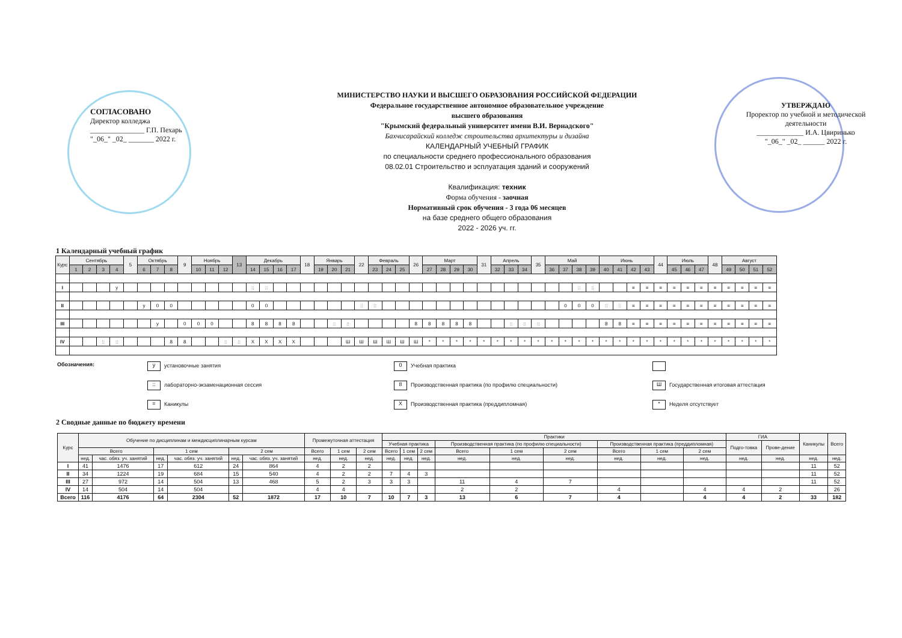СОГЛАСОВАНО
Директор колледжа
_______________ Г.П. Пехарь
"_06_" _02_ _______ 2022 г.
МИНИСТЕРСТВО НАУКИ И ВЫСШЕГО ОБРАЗОВАНИЯ РОССИЙСКОЙ ФЕДЕРАЦИИ
Федеральное государственное автономное образовательное учреждение
высшего образования
"Крымский федеральный университет имени В.И. Вернадского"
Бахчисарайский колледж строительства архитектуры и дизайна
КАЛЕНДАРНЫЙ УЧЕБНЫЙ ГРАФИК
по специальности среднего профессионального образования
08.02.01 Строительство и эсплуатация зданий и сооружений
Квалификация: техник
Форма обучения - заочная
Нормативный срок обучения - 3 года 06 месяцев
на базе среднего общего образования
2022 - 2026 уч. гг.
УТВЕРЖДАЮ
Проректор по учебной и методической деятельности
_____________ И.А. Цвиринько
"_06_" _02_ ______ 2022 г.
1 Календарный учебный график
| Курс | Сентябрь | | | | 5 | Октябрь | | | 9 | Ноябрь | | | 13 | Декабрь | | | | 18 | Январь | | | 22 | Февраль | | | 26 | Март | | | | 31 | Апрель | | | 35 | Май | | | | Июнь | | | | 44 | Июль | | | 48 | Август | | | |
| --- | --- | --- | --- | --- | --- | --- | --- | --- | --- | --- | --- | --- | --- | --- | --- | --- | --- | --- | --- | --- | --- | --- | --- | --- | --- | --- | --- | --- | --- | --- | --- | --- | --- | --- | --- | --- | --- | --- | --- | --- | --- | --- | --- | --- | --- | --- | --- | --- | --- | --- | --- | --- |
| | 1 | 2 | 3 | 4 | | 6 | 7 | 8 | | 10 | 11 | 12 | | 14 | 15 | 16 | 17 | | 19 | 20 | 21 | | 23 | 24 | 25 | | 27 | 28 | 29 | 30 | | 32 | 33 | 34 | | 36 | 37 | 38 | 39 | 40 | 41 | 42 | 43 | | 45 | 46 | 47 | | 49 | 50 | 51 | 52 |
| I | | | | у | | | | | | | | | | :: | :: | | | | | | | | | | | | | | | | | | | | | | | :: | :: | | | = | = | = | = | = | = | = | = | = | = | = |
| II | | | | | | у | 0 | 0 | | | | | | 0 | 0 | | | | | | | :: | :: | | | | | | | | | | | | | | 0 | 0 | 0 | :: | :: | = | = | = | = | = | = | = | = | = | = | = |
| III | | | | | | | у | | 0 | 0 | 0 | | | 8 | 8 | 8 | 8 | | | :: | :: | | | | | 8 | 8 | 8 | 8 | 8 | | | :: | :: | :: | | | | | 8 | 8 | = | = | = | = | = | = | = | = | = | = | = |
| IV | | | :: | :: | | | | 8 | 8 | | | :: | :: | Х | Х | Х | Х | | | | Ш | Ш | Ш | Ш | Ш | Ш | * | * | * | * | * | * | * | * | * | * | * | * | * | * | * | * | * | * | * | * | * | * | * | * | * | * |
Обозначения:
у установочные занятия
0 Учебная практика
:: лабораторно-экзаменационная сессия
8 Производственная практика (по профилю специальности)
Ш Государственная итоговая аттестация
= Каникулы
Х Производственная практика (преддипломная)
* Неделя отсутствует
2 Сводные данные по бюджету времени
| Курс | Обучение по дисциплинам и междисциплинарным курсам | | | | | | Промежуточная аттестация | | | Практики | | | | | | | | | ГИА | | Каникулы | Всего |
| --- | --- | --- | --- | --- | --- | --- | --- | --- | --- | --- | --- | --- | --- | --- | --- | --- | --- | --- | --- | --- | --- | --- |
| | | | | | | | | | | Учебная практика | | | Производственная практика (по профилю специальности) | | | Производственная практика (преддипломная) | | | Подго-товка | Прове-дение | | |
| | Всего | | 1 сем | | 2 сем | | Всего | 1 сем | 2 сем | Всего | 1 сем | 2 сем | Всего | 1 сем | 2 сем | Всего | 1 сем | 2 сем | | | | |
| | нед. | час. обяз. уч. занятий | нед. | час. обяз. уч. занятий | нед. | час. обяз. уч. занятий | нед. | нед. | нед. | нед. | нед. | нед. | нед. | нед. | нед. | нед. | нед. | нед. | нед. | нед. | нед. | нед. |
| I | 41 | 1476 | 17 | 612 | 24 | 864 | 4 | 2 | 2 | | | | | | | | | | | | 11 | 52 |
| II | 34 | 1224 | 19 | 684 | 15 | 540 | 4 | 2 | 2 | 7 | 4 | 3 | | | | | | | | | 11 | 52 |
| III | 27 | 972 | 14 | 504 | 13 | 468 | 5 | 2 | 3 | 3 | 3 | | 11 | 4 | 7 | | | | | | 11 | 52 |
| IV | 14 | 504 | 14 | 504 | | | 4 | 4 | | | | | 2 | 2 | | 4 | | 4 | 4 | 2 | | 26 |
| Всего | 116 | 4176 | 64 | 2304 | 52 | 1872 | 17 | 10 | 7 | 10 | 7 | 3 | 13 | 6 | 7 | 4 | | 4 | 4 | 2 | 33 | 182 |